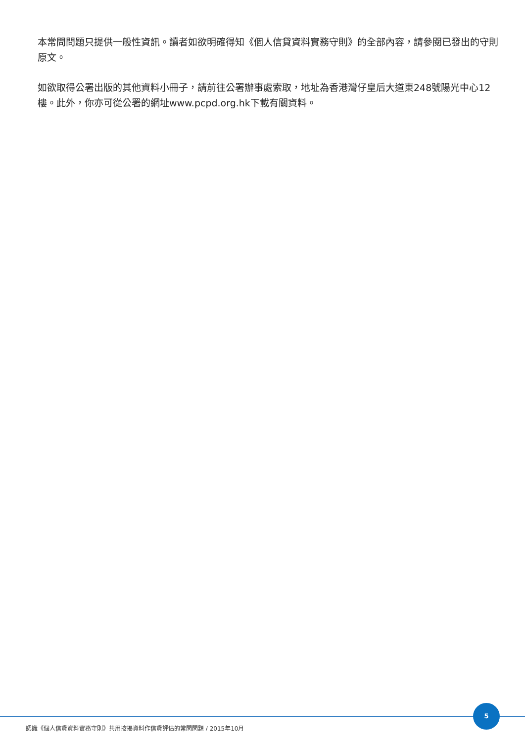本常問問題只提供一般性資訊。讀者如欲明確得知《個人信貸資料實務守則》的全部內容，請參閱已發出的守則原文。
如欲取得公署出版的其他資料小冊子，請前往公署辦事處索取，地址為香港灣仔皇后大道東248號陽光中心12樓。此外，你亦可從公署的網址www.pcpd.org.hk下載有關資料。
5
認識《個人信貸資料實務守則》共用按揭資料作信貸評估的常問問題 / 2015年10月